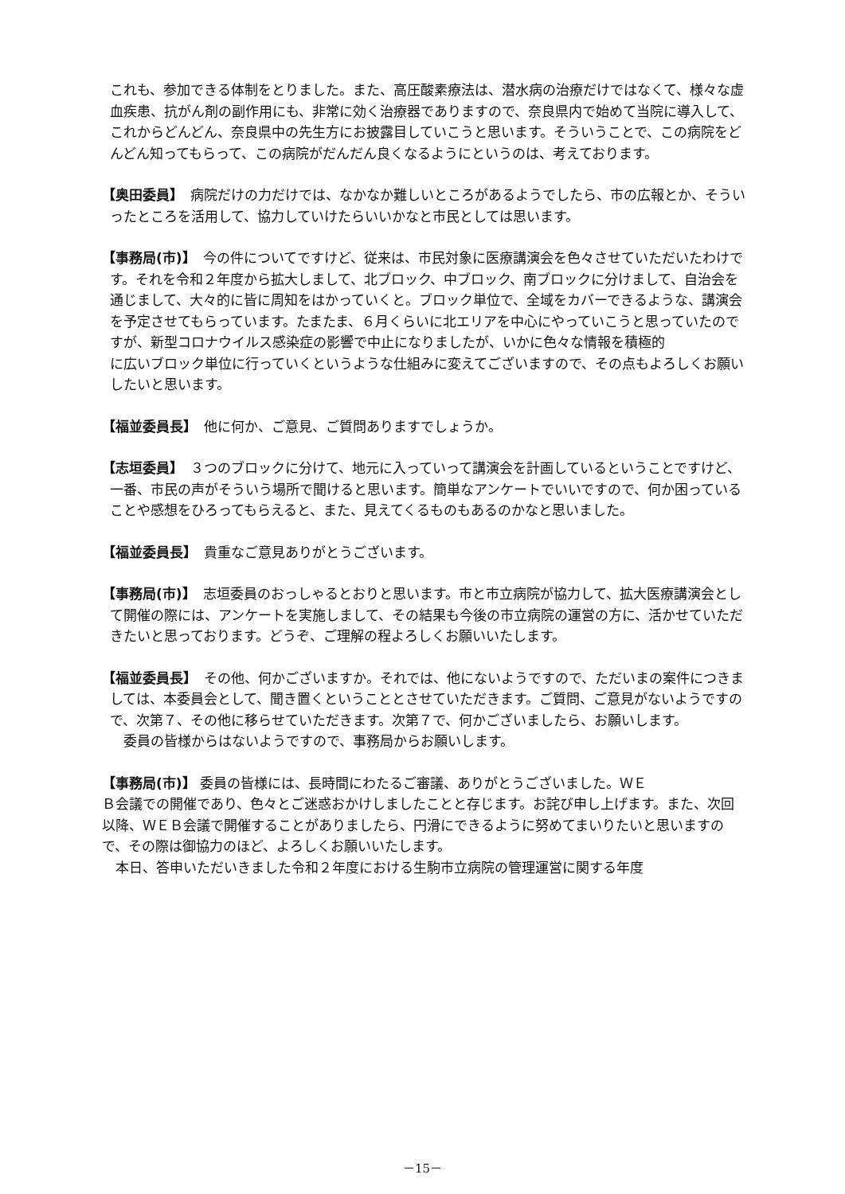これも、参加できる体制をとりました。また、高圧酸素療法は、潜水病の治療だけではなくて、様々な虚血疾患、抗がん剤の副作用にも、非常に効く治療器でありますので、奈良県内で始めて当院に導入して、これからどんどん、奈良県中の先生方にお披露目していこうと思います。そういうことで、この病院をどんどん知ってもらって、この病院がだんだん良くなるようにというのは、考えております。
【奥田委員】　病院だけの力だけでは、なかなか難しいところがあるようでしたら、市の広報とか、そういったところを活用して、協力していけたらいいかなと市民としては思います。
【事務局(市)】　今の件についてですけど、従来は、市民対象に医療講演会を色々させていただいたわけです。それを令和２年度から拡大しまして、北ブロック、中ブロック、南ブロックに分けまして、自治会を通じまして、大々的に皆に周知をはかっていくと。ブロック単位で、全域をカバーできるような、講演会を予定させてもらっています。たまたま、６月くらいに北エリアを中心にやっていこうと思っていたのですが、新型コロナウイルス感染症の影響で中止になりましたが、いかに色々な情報を積極的
に広いブロック単位に行っていくというような仕組みに変えてございますので、その点もよろしくお願いしたいと思います。
【福並委員長】　他に何か、ご意見、ご質問ありますでしょうか。
【志垣委員】　３つのブロックに分けて、地元に入っていって講演会を計画しているということですけど、一番、市民の声がそういう場所で聞けると思います。簡単なアンケートでいいですので、何か困っていることや感想をひろってもらえると、また、見えてくるものもあるのかなと思いました。
【福並委員長】　貴重なご意見ありがとうございます。
【事務局(市)】　志垣委員のおっしゃるとおりと思います。市と市立病院が協力して、拡大医療講演会として開催の際には、アンケートを実施しまして、その結果も今後の市立病院の運営の方に、活かせていただきたいと思っております。どうぞ、ご理解の程よろしくお願いいたします。
【福並委員長】　その他、何かございますか。それでは、他にないようですので、ただいまの案件につきましては、本委員会として、聞き置くということとさせていただきます。ご質問、ご意見がないようですので、次第７、その他に移らせていただきます。次第７で、何かございましたら、お願いします。
　委員の皆様からはないようですので、事務局からお願いします。
【事務局(市)】 委員の皆様には、長時間にわたるご審議、ありがとうございました。ＷＥ
Ｂ会議での開催であり、色々とご迷惑おかけしましたことと存じます。お詫び申し上げます。また、次回以降、ＷＥＢ会議で開催することがありましたら、円滑にできるように努めてまいりたいと思いますので、その際は御協力のほど、よろしくお願いいたします。
　本日、答申いただいきました令和２年度における生駒市立病院の管理運営に関する年度
－15－